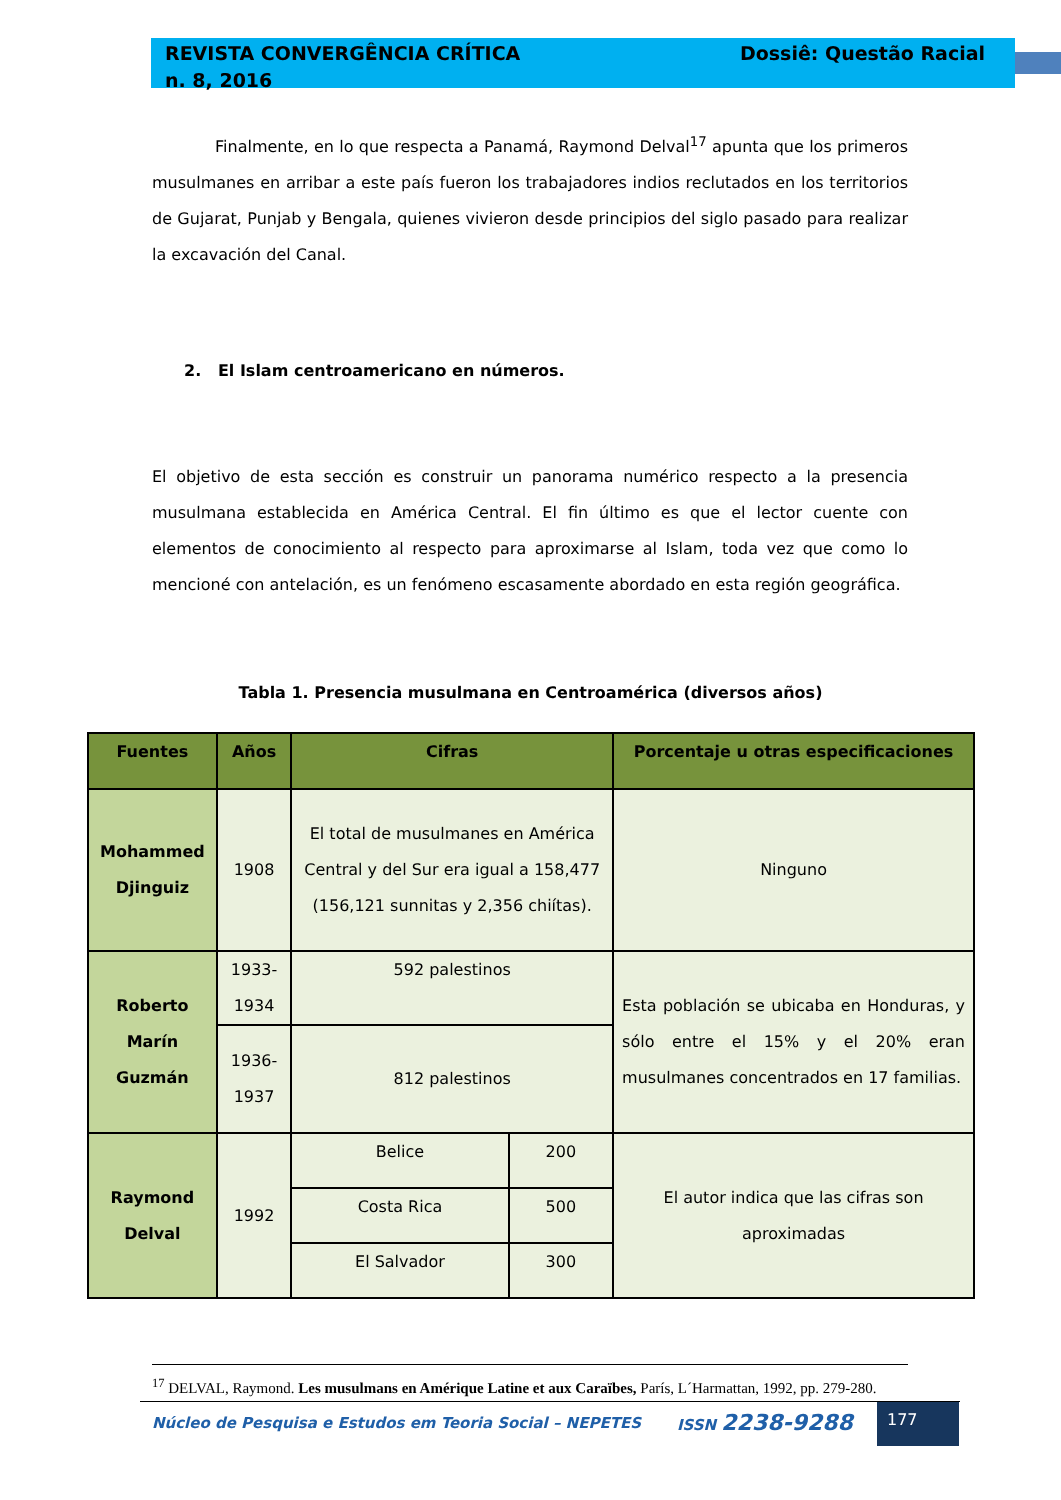REVISTA CONVERGÊNCIA CRÍTICA
n. 8, 2016
Dossiê: Questão Racial
Finalmente, en lo que respecta a Panamá, Raymond Delval<sup>17</sup> apunta que los primeros musulmanes en arribar a este país fueron los trabajadores indios reclutados en los territorios de Gujarat, Punjab y Bengala, quienes vivieron desde principios del siglo pasado para realizar la excavación del Canal.
2. El Islam centroamericano en números.
El objetivo de esta sección es construir un panorama numérico respecto a la presencia musulmana establecida en América Central. El fin último es que el lector cuente con elementos de conocimiento al respecto para aproximarse al Islam, toda vez que como lo mencioné con antelación, es un fenómeno escasamente abordado en esta región geográfica.
Tabla 1. Presencia musulmana en Centroamérica (diversos años)
| Fuentes | Años | Cifras | | Porcentaje u otras especificaciones |
| --- | --- | --- | --- | --- |
| Mohammed Djinguiz | 1908 | El total de musulmanes en América Central y del Sur era igual a 158,477 (156,121 sunnitas y 2,356 chiítas). | | Ninguno |
| Roberto Marín Guzmán | 1933-1934 | 592 palestinos | | Esta población se ubicaba en Honduras, y sólo entre el 15% y el 20% eran musulmanes concentrados en 17 familias. |
| | 1936-1937 | 812 palestinos | | |
| Raymond Delval | 1992 | Belice | 200 | El autor indica que las cifras son aproximadas |
| | | Costa Rica | 500 | |
| | | El Salvador | 300 | |
<sup>17</sup> DELVAL, Raymond. Les musulmans en Amérique Latine et aux Caraïbes, París, L´Harmattan, 1992, pp. 279-280.
Núcleo de Pesquisa e Estudos em Teoria Social – NEPETES
ISSN 2238-9288
177